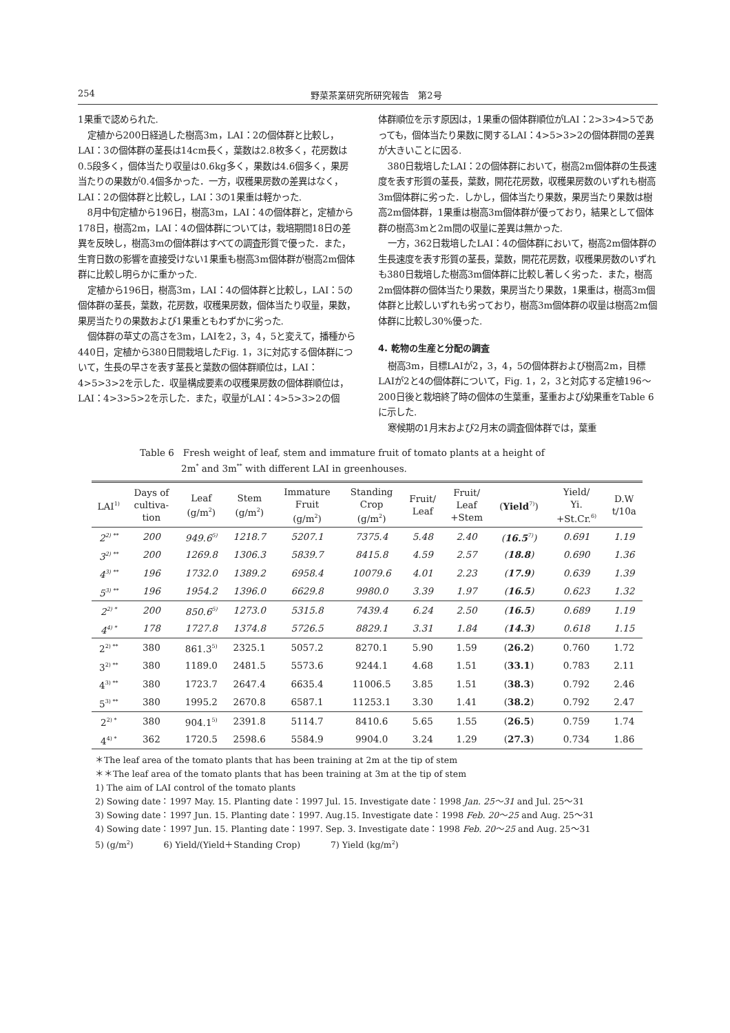254 野菜茶業研究所研究報告　第2号
1果重で認められた.
定植から200日経過した樹高3m，LAI：2の個体群と比較し，LAI：3の個体群の茎長は14cm長く，葉数は2.8枚多く，花房数は0.5段多く，個体当たり収量は0.6kg多く，果数は4.6個多く，果房当たりの果数が0.4個多かった．一方，収穫果房数の差異はなく，LAI：2の個体群と比較し，LAI：3の1果重は軽かった.
8月中旬定植から196日，樹高3m，LAI：4の個体群と，定植から178日，樹高2m，LAI：4の個体群については，栽培期間18日の差異を反映し，樹高3mの個体群はすべての調査形質で優った．また，生育日数の影響を直接受けない1果重も樹高3m個体群が樹高2m個体群に比較し明らかに重かった.
定植から196日，樹高3m，LAI：4の個体群と比較し，LAI：5の個体群の茎長，葉数，花房数，収穫果房数，個体当たり収量，果数，果房当たりの果数および1果重ともわずかに劣った.
個体群の草丈の高さを3m，LAIを2，3，4，5と変えて，播種から440日，定植から380日間栽培したFig. 1，3に対応する個体群について，生長の早さを表す茎長と葉数の個体群順位は，LAI：4>5>3>2を示した．収量構成要素の収穫果房数の個体群順位は，LAI：4>3>5>2を示した．また，収量がLAI：4>5>3>2の個
体群順位を示す原因は，1果重の個体群順位がLAI：2>3>4>5であっても，個体当たり果数に関するLAI：4>5>3>2の個体群間の差異が大きいことに因る.
380日栽培したLAI：2の個体群において，樹高2m個体群の生長速度を表す形質の茎長，葉数，開花花房数，収穫果房数のいずれも樹高3m個体群に劣った．しかし，個体当たり果数，果房当たり果数は樹高2m個体群，1果重は樹高3m個体群が優っており，結果として個体群の樹高3mと2m間の収量に差異は無かった.
一方，362日栽培したLAI：4の個体群において，樹高2m個体群の生長速度を表す形質の茎長，葉数，開花花房数，収穫果房数のいずれも380日栽培した樹高3m個体群に比較し著しく劣った．また，樹高2m個体群の個体当たり果数，果房当たり果数，1果重は，樹高3m個体群と比較しいずれも劣っており，樹高3m個体群の収量は樹高2m個体群に比較し30%優った.
4. 乾物の生産と分配の調査
樹高3m，目標LAIが2，3，4，5の個体群および樹高2m，目標LAIが2と4の個体群について，Fig. 1，2，3と対応する定植196～200日後と栽培終了時の個体の生葉重，茎重および幼果重をTable 6に示した.
寒候期の1月末および2月末の調査個体群では，葉重
Table 6　Fresh weight of leaf, stem and immature fruit of tomato plants at a height of
2m<sup>*</sup> and 3m<sup>**</sup> with different LAI in greenhouses.
| LAI<sup>1)</sup> | Days of cultiva- tion | Leaf (g/m<sup>2</sup>) | Stem (g/m<sup>2</sup>) | Immature Fruit (g/m<sup>2</sup>) | Standing Crop (g/m<sup>2</sup>) | Fruit/ Leaf | Fruit/ Leaf +Stem | ( Yield<sup>7)</sup>) | Yield/ Yi. +St.Cr.<sup>6)</sup> | D.W t/10a |
| --- | --- | --- | --- | --- | --- | --- | --- | --- | --- | --- |
| 2<sup>2) **</sup> | 200 | 949.6<sup>5)</sup> | 1218.7 | 5207.1 | 7375.4 | 5.48 | 2.40 | ( 16.5<sup>7)</sup>) | 0.691 | 1.19 |
| 3<sup>2) **</sup> | 200 | 1269.8 | 1306.3 | 5839.7 | 8415.8 | 4.59 | 2.57 | ( 18.8 ) | 0.690 | 1.36 |
| 4<sup>3) **</sup> | 196 | 1732.0 | 1389.2 | 6958.4 | 10079.6 | 4.01 | 2.23 | ( 17.9 ) | 0.639 | 1.39 |
| 5<sup>3) **</sup> | 196 | 1954.2 | 1396.0 | 6629.8 | 9980.0 | 3.39 | 1.97 | ( 16.5 ) | 0.623 | 1.32 |
| 2<sup>2) *</sup> | 200 | 850.6<sup>5)</sup> | 1273.0 | 5315.8 | 7439.4 | 6.24 | 2.50 | ( 16.5 ) | 0.689 | 1.19 |
| 4<sup>4) *</sup> | 178 | 1727.8 | 1374.8 | 5726.5 | 8829.1 | 3.31 | 1.84 | ( 14.3 ) | 0.618 | 1.15 |
| 2<sup>2) **</sup> | 380 | 861.3<sup>5)</sup> | 2325.1 | 5057.2 | 8270.1 | 5.90 | 1.59 | ( 26.2 ) | 0.760 | 1.72 |
| 3<sup>2) **</sup> | 380 | 1189.0 | 2481.5 | 5573.6 | 9244.1 | 4.68 | 1.51 | ( 33.1 ) | 0.783 | 2.11 |
| 4<sup>3) **</sup> | 380 | 1723.7 | 2647.4 | 6635.4 | 11006.5 | 3.85 | 1.51 | ( 38.3 ) | 0.792 | 2.46 |
| 5<sup>3) **</sup> | 380 | 1995.2 | 2670.8 | 6587.1 | 11253.1 | 3.30 | 1.41 | ( 38.2 ) | 0.792 | 2.47 |
| 2<sup>2) *</sup> | 380 | 904.1<sup>5)</sup> | 2391.8 | 5114.7 | 8410.6 | 5.65 | 1.55 | ( 26.5 ) | 0.759 | 1.74 |
| 4<sup>4) *</sup> | 362 | 1720.5 | 2598.6 | 5584.9 | 9904.0 | 3.24 | 1.29 | ( 27.3 ) | 0.734 | 1.86 |
＊The leaf area of the tomato plants that has been training at 2m at the tip of stem
＊＊The leaf area of the tomato plants that has been training at 3m at the tip of stem
1) The aim of LAI control of the tomato plants
2) Sowing date：1997 May. 15. Planting date：1997 Jul. 15. Investigate date：1998 Jan. 25～31 and Jul. 25～31
3) Sowing date：1997 Jun. 15. Planting date：1997. Aug.15. Investigate date：1998 Feb. 20～25 and Aug. 25～31
4) Sowing date：1997 Jun. 15. Planting date：1997. Sep. 3. Investigate date：1998 Feb. 20～25 and Aug. 25～31
5) (g/m<sup>2</sup>) 6) Yield/(Yield＋Standing Crop) 7) Yield (kg/m<sup>2</sup>)